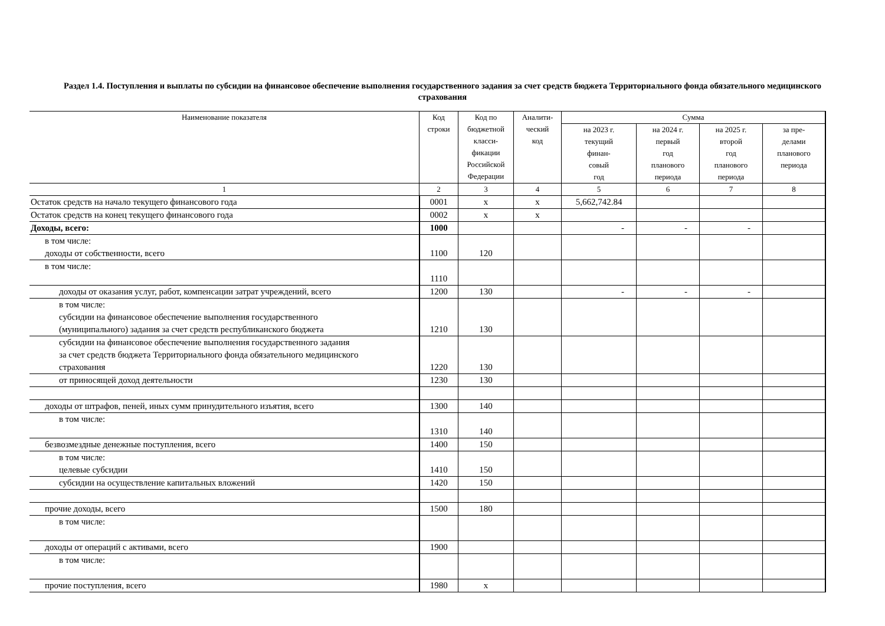Раздел 1.4. Поступления и выплаты по субсидии на финансовое обеспечение выполнения государственного задания за счет средств бюджета Территориального фонда обязательного медицинского страхования
| Наименование показателя | Код строки | Код по бюджетной класси- фикации Российской Федерации | Аналити- ческий код | Сумма | | | |
| --- | --- | --- | --- | --- | --- | --- | --- |
| | | | | на 2023 г. текущий финан- совый год | на 2024 г. первый год планового периода | на 2025 г. второй год планового периода | за пре- делами планового периода |
| 1 | 2 | 3 | 4 | 5 | 6 | 7 | 8 |
| Остаток средств на начало текущего финансового года | 0001 | x | x | 5,662,742.84 | | | |
| Остаток средств на конец текущего финансового года | 0002 | x | x | | | | |
| Доходы, всего: | 1000 | | | - | - | - | |
| в том числе: доходы от собственности, всего | 1100 | 120 | | | | | |
| в том числе: | 1110 | | | | | | |
| доходы от оказания услуг, работ, компенсации затрат учреждений, всего | 1200 | 130 | | - | - | - | |
| в том числе: субсидии на финансовое обеспечение выполнения государственного (муниципального) задания за счет средств республиканского бюджета | 1210 | 130 | | | | | |
| субсидии на финансовое обеспечение выполнения государственного задания за счет средств бюджета Территориального фонда обязательного медицинского страхования | 1220 | 130 | | | | | |
| от приносящей доход деятельности | 1230 | 130 | | | | | |
| доходы от штрафов, пеней, иных сумм принудительного изъятия, всего | 1300 | 140 | | | | | |
| в том числе: | 1310 | 140 | | | | | |
| безвозмездные денежные поступления, всего | 1400 | 150 | | | | | |
| в том числе: целевые субсидии | 1410 | 150 | | | | | |
| субсидии на осуществление капитальных вложений | 1420 | 150 | | | | | |
| прочие доходы, всего | 1500 | 180 | | | | | |
| в том числе: | | | | | | | |
| доходы от операций с активами, всего | 1900 | | | | | | |
| в том числе: | | | | | | | |
| прочие поступления, всего | 1980 | x | | | | | |